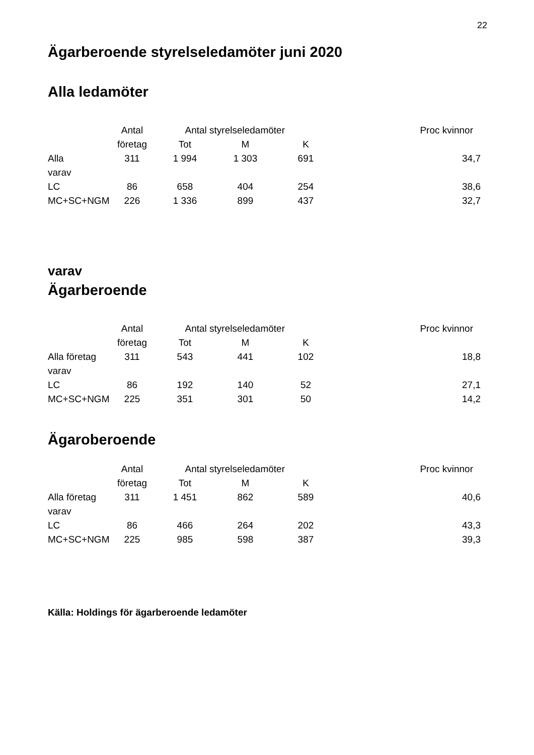22
Ägarberoende styrelseledamöter juni 2020
Alla ledamöter
| | Antal | Antal styrelseledamöter | | | Proc kvinnor |
| --- | --- | --- | --- | --- | --- |
| | företag | Tot | M | K | |
| Alla | 311 | 1 994 | 1 303 | 691 | 34,7 |
| varav | | | | | |
| LC | 86 | 658 | 404 | 254 | 38,6 |
| MC+SC+NGM | 226 | 1 336 | 899 | 437 | 32,7 |
varav
Ägarberoende
| | Antal | Antal styrelseledamöter | | | Proc kvinnor |
| --- | --- | --- | --- | --- | --- |
| | företag | Tot | M | K | |
| Alla företag | 311 | 543 | 441 | 102 | 18,8 |
| varav | | | | | |
| LC | 86 | 192 | 140 | 52 | 27,1 |
| MC+SC+NGM | 225 | 351 | 301 | 50 | 14,2 |
Ägaroberoende
| | Antal | Antal styrelseledamöter | | | Proc kvinnor |
| --- | --- | --- | --- | --- | --- |
| | företag | Tot | M | K | |
| Alla företag | 311 | 1 451 | 862 | 589 | 40,6 |
| varav | | | | | |
| LC | 86 | 466 | 264 | 202 | 43,3 |
| MC+SC+NGM | 225 | 985 | 598 | 387 | 39,3 |
Källa: Holdings för ägarberoende ledamöter